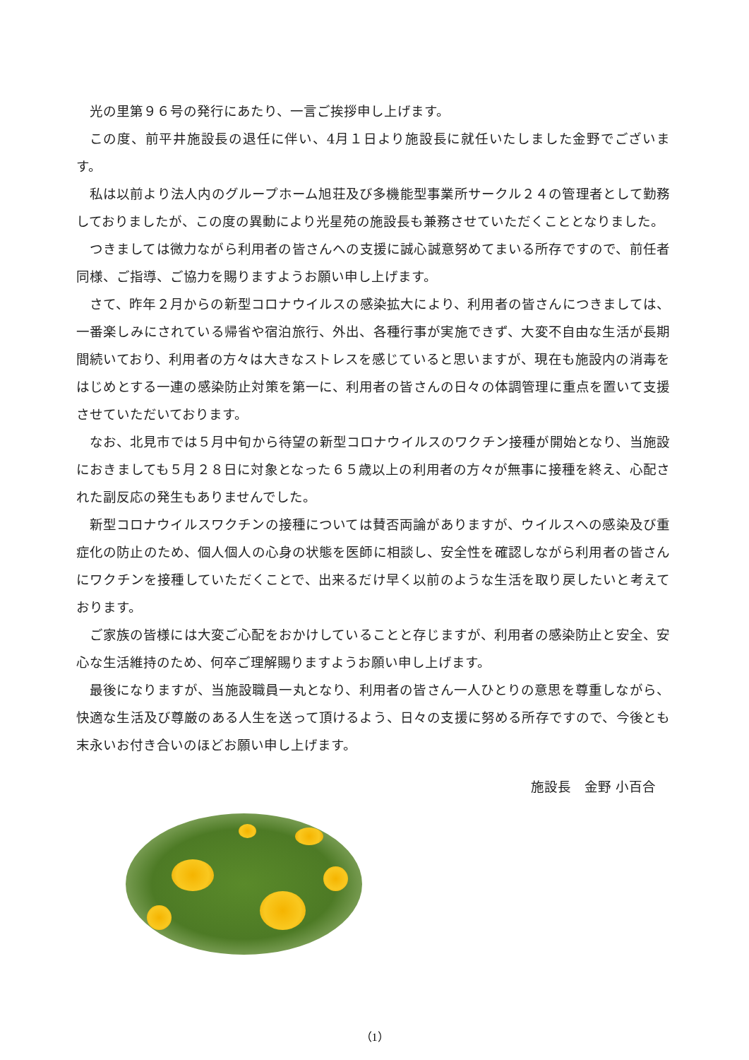光の里第９６号の発行にあたり、一言ご挨拶申し上げます。
この度、前平井施設長の退任に伴い、4月１日より施設長に就任いたしました金野でございます。
私は以前より法人内のグループホーム旭荘及び多機能型事業所サークル２４の管理者として勤務しておりましたが、この度の異動により光星苑の施設長も兼務させていただくこととなりました。
つきましては微力ながら利用者の皆さんへの支援に誠心誠意努めてまいる所存ですので、前任者同様、ご指導、ご協力を賜りますようお願い申し上げます。
さて、昨年２月からの新型コロナウイルスの感染拡大により、利用者の皆さんにつきましては、一番楽しみにされている帰省や宿泊旅行、外出、各種行事が実施できず、大変不自由な生活が長期間続いており、利用者の方々は大きなストレスを感じていると思いますが、現在も施設内の消毒をはじめとする一連の感染防止対策を第一に、利用者の皆さんの日々の体調管理に重点を置いて支援させていただいております。
なお、北見市では５月中旬から待望の新型コロナウイルスのワクチン接種が開始となり、当施設におきましても５月２８日に対象となった６５歳以上の利用者の方々が無事に接種を終え、心配された副反応の発生もありませんでした。
新型コロナウイルスワクチンの接種については賛否両論がありますが、ウイルスへの感染及び重症化の防止のため、個人個人の心身の状態を医師に相談し、安全性を確認しながら利用者の皆さんにワクチンを接種していただくことで、出来るだけ早く以前のような生活を取り戻したいと考えております。
ご家族の皆様には大変ご心配をおかけしていることと存じますが、利用者の感染防止と安全、安心な生活維持のため、何卒ご理解賜りますようお願い申し上げます。
最後になりますが、当施設職員一丸となり、利用者の皆さん一人ひとりの意思を尊重しながら、快適な生活及び尊厳のある人生を送って頂けるよう、日々の支援に努める所存ですので、今後とも末永いお付き合いのほどお願い申し上げます。
施設長　金野 小百合
（1）